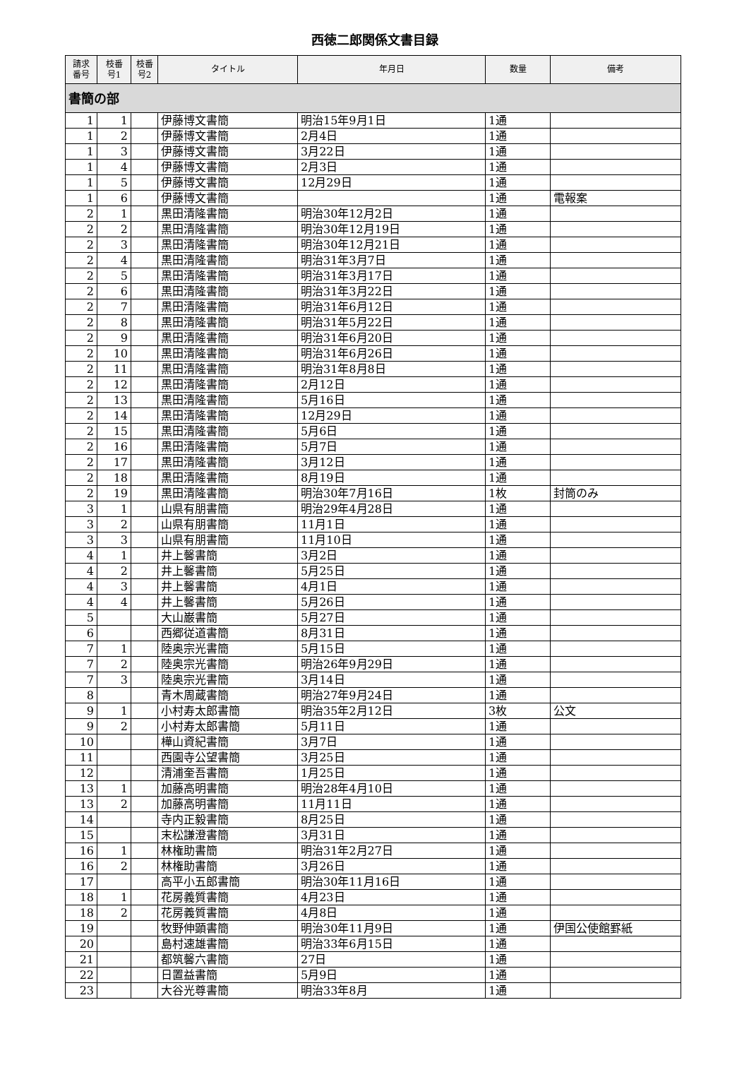西徳二郎関係文書目録
| 請求 番号 | 枝番 号1 | 枝番 号2 | タイトル | 年月日 | 数量 | 備考 |
| --- | --- | --- | --- | --- | --- | --- |
| 書簡の部 | | | | | | |
| 1 | 1 | | 伊藤博文書簡 | 明治15年9月1日 | 1通 | |
| 1 | 2 | | 伊藤博文書簡 | 2月4日 | 1通 | |
| 1 | 3 | | 伊藤博文書簡 | 3月22日 | 1通 | |
| 1 | 4 | | 伊藤博文書簡 | 2月3日 | 1通 | |
| 1 | 5 | | 伊藤博文書簡 | 12月29日 | 1通 | |
| 1 | 6 | | 伊藤博文書簡 | | 1通 | 電報案 |
| 2 | 1 | | 黒田清隆書簡 | 明治30年12月2日 | 1通 | |
| 2 | 2 | | 黒田清隆書簡 | 明治30年12月19日 | 1通 | |
| 2 | 3 | | 黒田清隆書簡 | 明治30年12月21日 | 1通 | |
| 2 | 4 | | 黒田清隆書簡 | 明治31年3月7日 | 1通 | |
| 2 | 5 | | 黒田清隆書簡 | 明治31年3月17日 | 1通 | |
| 2 | 6 | | 黒田清隆書簡 | 明治31年3月22日 | 1通 | |
| 2 | 7 | | 黒田清隆書簡 | 明治31年6月12日 | 1通 | |
| 2 | 8 | | 黒田清隆書簡 | 明治31年5月22日 | 1通 | |
| 2 | 9 | | 黒田清隆書簡 | 明治31年6月20日 | 1通 | |
| 2 | 10 | | 黒田清隆書簡 | 明治31年6月26日 | 1通 | |
| 2 | 11 | | 黒田清隆書簡 | 明治31年8月8日 | 1通 | |
| 2 | 12 | | 黒田清隆書簡 | 2月12日 | 1通 | |
| 2 | 13 | | 黒田清隆書簡 | 5月16日 | 1通 | |
| 2 | 14 | | 黒田清隆書簡 | 12月29日 | 1通 | |
| 2 | 15 | | 黒田清隆書簡 | 5月6日 | 1通 | |
| 2 | 16 | | 黒田清隆書簡 | 5月7日 | 1通 | |
| 2 | 17 | | 黒田清隆書簡 | 3月12日 | 1通 | |
| 2 | 18 | | 黒田清隆書簡 | 8月19日 | 1通 | |
| 2 | 19 | | 黒田清隆書簡 | 明治30年7月16日 | 1枚 | 封筒のみ |
| 3 | 1 | | 山県有朋書簡 | 明治29年4月28日 | 1通 | |
| 3 | 2 | | 山県有朋書簡 | 11月1日 | 1通 | |
| 3 | 3 | | 山県有朋書簡 | 11月10日 | 1通 | |
| 4 | 1 | | 井上馨書簡 | 3月2日 | 1通 | |
| 4 | 2 | | 井上馨書簡 | 5月25日 | 1通 | |
| 4 | 3 | | 井上馨書簡 | 4月1日 | 1通 | |
| 4 | 4 | | 井上馨書簡 | 5月26日 | 1通 | |
| 5 | | | 大山巌書簡 | 5月27日 | 1通 | |
| 6 | | | 西郷従道書簡 | 8月31日 | 1通 | |
| 7 | 1 | | 陸奥宗光書簡 | 5月15日 | 1通 | |
| 7 | 2 | | 陸奥宗光書簡 | 明治26年9月29日 | 1通 | |
| 7 | 3 | | 陸奥宗光書簡 | 3月14日 | 1通 | |
| 8 | | | 青木周蔵書簡 | 明治27年9月24日 | 1通 | |
| 9 | 1 | | 小村寿太郎書簡 | 明治35年2月12日 | 3枚 | 公文 |
| 9 | 2 | | 小村寿太郎書簡 | 5月11日 | 1通 | |
| 10 | | | 樺山資紀書簡 | 3月7日 | 1通 | |
| 11 | | | 西園寺公望書簡 | 3月25日 | 1通 | |
| 12 | | | 清浦奎吾書簡 | 1月25日 | 1通 | |
| 13 | 1 | | 加藤高明書簡 | 明治28年4月10日 | 1通 | |
| 13 | 2 | | 加藤高明書簡 | 11月11日 | 1通 | |
| 14 | | | 寺内正毅書簡 | 8月25日 | 1通 | |
| 15 | | | 末松謙澄書簡 | 3月31日 | 1通 | |
| 16 | 1 | | 林権助書簡 | 明治31年2月27日 | 1通 | |
| 16 | 2 | | 林権助書簡 | 3月26日 | 1通 | |
| 17 | | | 高平小五郎書簡 | 明治30年11月16日 | 1通 | |
| 18 | 1 | | 花房義質書簡 | 4月23日 | 1通 | |
| 18 | 2 | | 花房義質書簡 | 4月8日 | 1通 | |
| 19 | | | 牧野伸顕書簡 | 明治30年11月9日 | 1通 | 伊国公使館罫紙 |
| 20 | | | 島村速雄書簡 | 明治33年6月15日 | 1通 | |
| 21 | | | 都筑馨六書簡 | 27日 | 1通 | |
| 22 | | | 日置益書簡 | 5月9日 | 1通 | |
| 23 | | | 大谷光尊書簡 | 明治33年8月 | 1通 | |